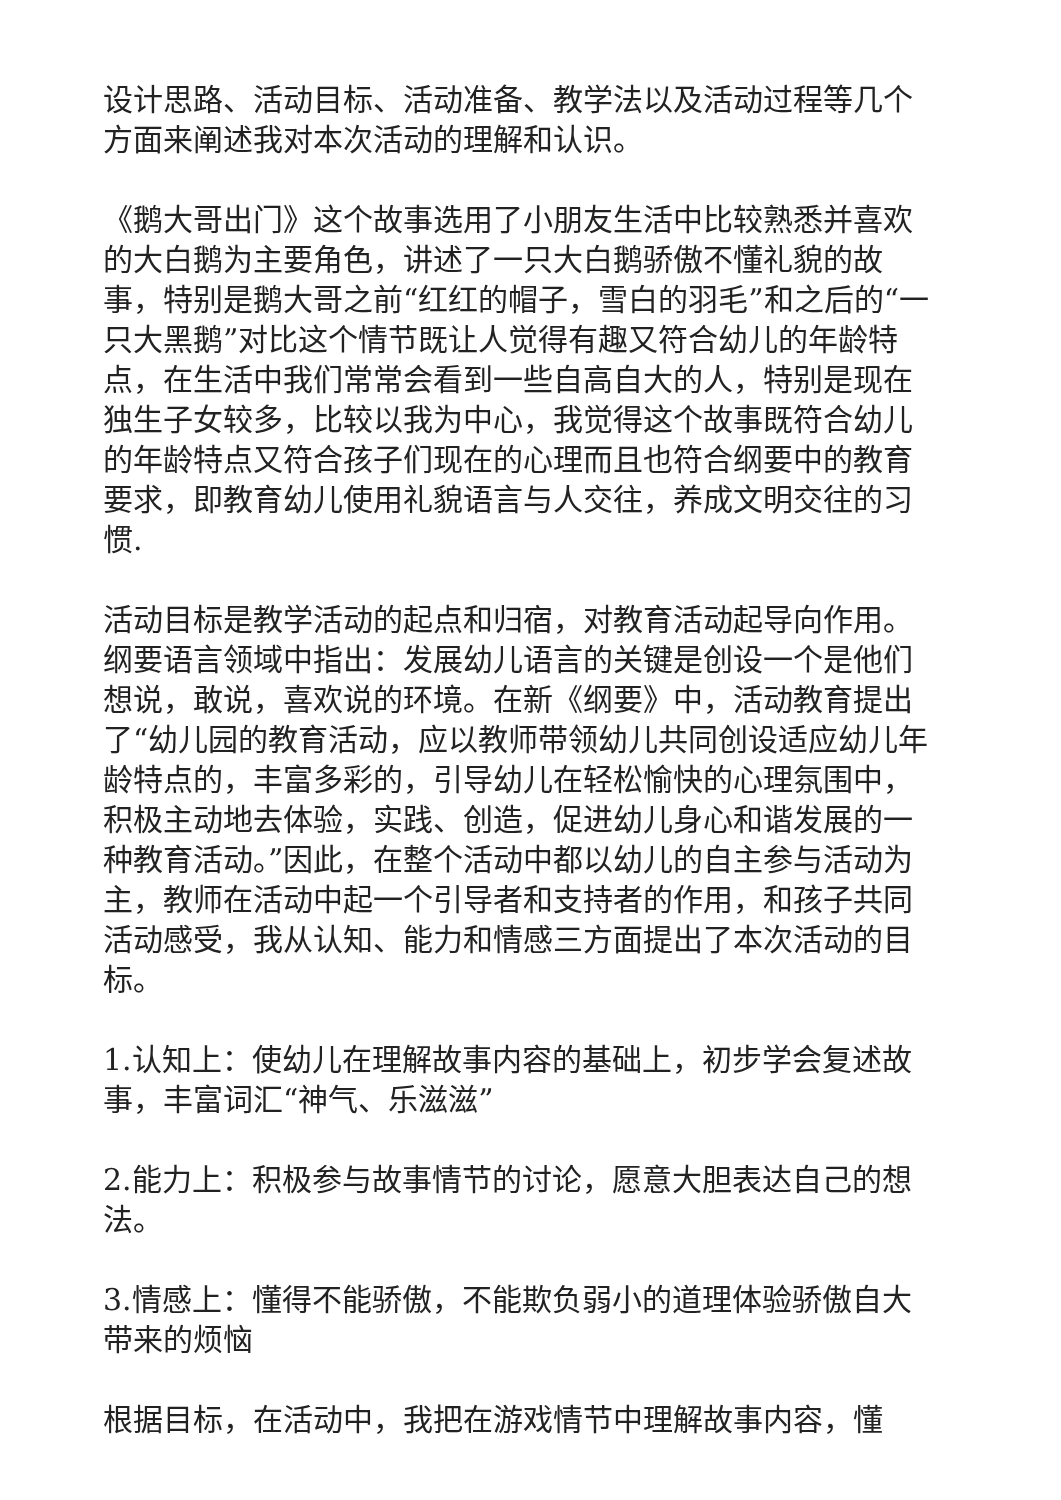设计思路、活动目标、活动准备、教学法以及活动过程等几个方面来阐述我对本次活动的理解和认识。
《鹅大哥出门》这个故事选用了小朋友生活中比较熟悉并喜欢的大白鹅为主要角色，讲述了一只大白鹅骄傲不懂礼貌的故事，特别是鹅大哥之前“红红的帽子，雪白的羽毛”和之后的“一只大黑鹅”对比这个情节既让人觉得有趣又符合幼儿的年龄特点，在生活中我们常常会看到一些自高自大的人，特别是现在独生子女较多，比较以我为中心，我觉得这个故事既符合幼儿的年龄特点又符合孩子们现在的心理而且也符合纲要中的教育要求，即教育幼儿使用礼貌语言与人交往，养成文明交往的习惯.
活动目标是教学活动的起点和归宿，对教育活动起导向作用。纲要语言领域中指出：发展幼儿语言的关键是创设一个是他们想说，敢说，喜欢说的环境。在新《纲要》中，活动教育提出了“幼儿园的教育活动，应以教师带领幼儿共同创设适应幼儿年龄特点的，丰富多彩的，引导幼儿在轻松愉快的心理氛围中，积极主动地去体验，实践、创造，促进幼儿身心和谐发展的一种教育活动。”因此，在整个活动中都以幼儿的自主参与活动为主，教师在活动中起一个引导者和支持者的作用，和孩子共同活动感受，我从认知、能力和情感三方面提出了本次活动的目标。
1.认知上：使幼儿在理解故事内容的基础上，初步学会复述故事，丰富词汇“神气、乐滋滋”
2.能力上：积极参与故事情节的讨论，愿意大胆表达自己的想法。
3.情感上：懂得不能骄傲，不能欺负弱小的道理体验骄傲自大带来的烦恼
根据目标，在活动中，我把在游戏情节中理解故事内容，懂